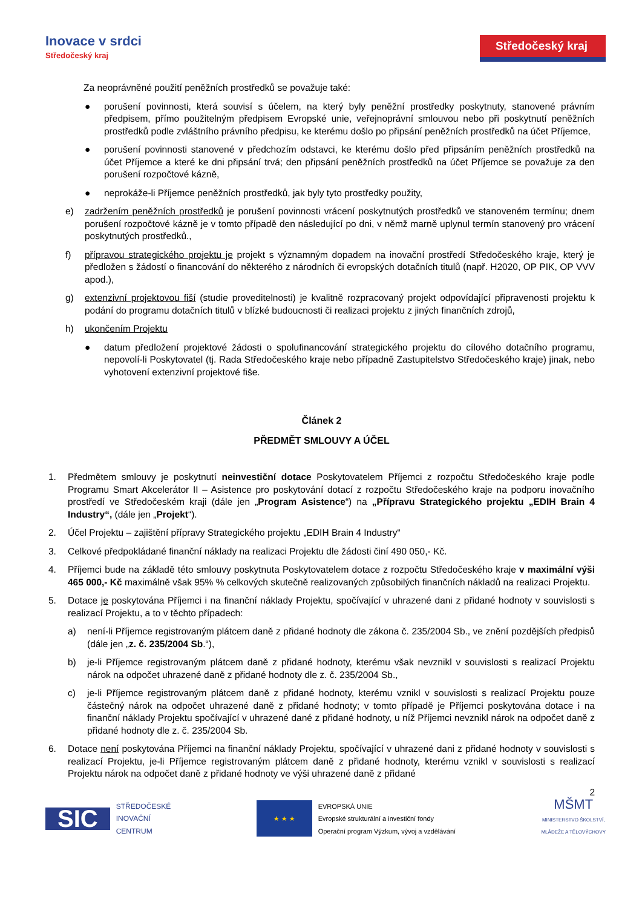Inovace v srdci
Středočeský kraj
Středočeský kraj
Za neoprávněné použití peněžních prostředků se považuje také:
● porušení povinnosti, která souvisí s účelem, na který byly peněžní prostředky poskytnuty, stanovené právním předpisem, přímo použitelným předpisem Evropské unie, veřejnoprávní smlouvou nebo při poskytnutí peněžních prostředků podle zvláštního právního předpisu, ke kterému došlo po připsání peněžních prostředků na účet Příjemce,
● porušení povinnosti stanovené v předchozím odstavci, ke kterému došlo před připsáním peněžních prostředků na účet Příjemce a které ke dni připsání trvá; den připsání peněžních prostředků na účet Příjemce se považuje za den porušení rozpočtové kázně,
● neprokáže-li Příjemce peněžních prostředků, jak byly tyto prostředky použity,
e) zadržením peněžních prostředků je porušení povinnosti vrácení poskytnutých prostředků ve stanoveném termínu; dnem porušení rozpočtové kázně je v tomto případě den následující po dni, v němž marně uplynul termín stanovený pro vrácení poskytnutých prostředků.,
f) přípravou strategického projektu je projekt s významným dopadem na inovační prostředí Středočeského kraje, který je předložen s žádostí o financování do některého z národních či evropských dotačních titulů (např. H2020, OP PIK, OP VVV apod.),
g) extenzivní projektovou fiší (studie proveditelnosti) je kvalitně rozpracovaný projekt odpovídající připravenosti projektu k podání do programu dotačních titulů v blízké budoucnosti či realizaci projektu z jiných finančních zdrojů,
h) ukončením Projektu
● datum předložení projektové žádosti o spolufinancování strategického projektu do cílového dotačního programu, nepovolí-li Poskytovatel (tj. Rada Středočeského kraje nebo případně Zastupitelstvo Středočeského kraje) jinak, nebo vyhotovení extenzivní projektové fiše.
Článek 2
PŘEDMĚT SMLOUVY A ÚČEL
1. Předmětem smlouvy je poskytnutí neinvestiční dotace Poskytovatelem Příjemci z rozpočtu Středočeského kraje podle Programu Smart Akcelerátor II – Asistence pro poskytování dotací z rozpočtu Středočeského kraje na podporu inovačního prostředí ve Středočeském kraji (dále jen „Program Asistence“) na „Přípravu Strategického projektu „EDIH Brain 4 Industry“, (dále jen „Projekt“).
2. Účel Projektu – zajištění přípravy Strategického projektu „EDIH Brain 4 Industry“
3. Celkové předpokládané finanční náklady na realizaci Projektu dle žádosti činí 490 050,- Kč.
4. Příjemci bude na základě této smlouvy poskytnuta Poskytovatelem dotace z rozpočtu Středočeského kraje v maximální výši 465 000,- Kč maximálně však 95% % celkových skutečně realizovaných způsobilých finančních nákladů na realizaci Projektu.
5. Dotace je poskytována Příjemci i na finanční náklady Projektu, spočívající v uhrazené dani z přidané hodnoty v souvislosti s realizací Projektu, a to v těchto případech:
a) není-li Příjemce registrovaným plátcem daně z přidané hodnoty dle zákona č. 235/2004 Sb., ve znění pozdějších předpisů (dále jen „z. č. 235/2004 Sb.“),
b) je-li Příjemce registrovaným plátcem daně z přidané hodnoty, kterému však nevznikl v souvislosti s realizací Projektu nárok na odpočet uhrazené daně z přidané hodnoty dle z. č. 235/2004 Sb.,
c) je-li Příjemce registrovaným plátcem daně z přidané hodnoty, kterému vznikl v souvislosti s realizací Projektu pouze částečný nárok na odpočet uhrazené daně z přidané hodnoty; v tomto případě je Příjemci poskytována dotace i na finanční náklady Projektu spočívající v uhrazené dané z přidané hodnoty, u níž Příjemci nevznikl nárok na odpočet daně z přidané hodnoty dle z. č. 235/2004 Sb.
6. Dotace není poskytována Příjemci na finanční náklady Projektu, spočívající v uhrazené dani z přidané hodnoty v souvislosti s realizací Projektu, je-li Příjemce registrovaným plátcem daně z přidané hodnoty, kterému vznikl v souvislosti s realizací Projektu nárok na odpočet daně z přidané hodnoty ve výši uhrazené daně z přidané
2
SIC
STŘEDOČESKÉ
INOVAČNÍ
CENTRUM
★ ★ ★
EVROPSKÁ UNIE
Evropské strukturální a investiční fondy
Operační program Výzkum, vývoj a vzdělávání
MŠMT
MINISTERSTVO ŠKOLSTVÍ,
MLÁDEŽE A TĚLOVÝCHOVY